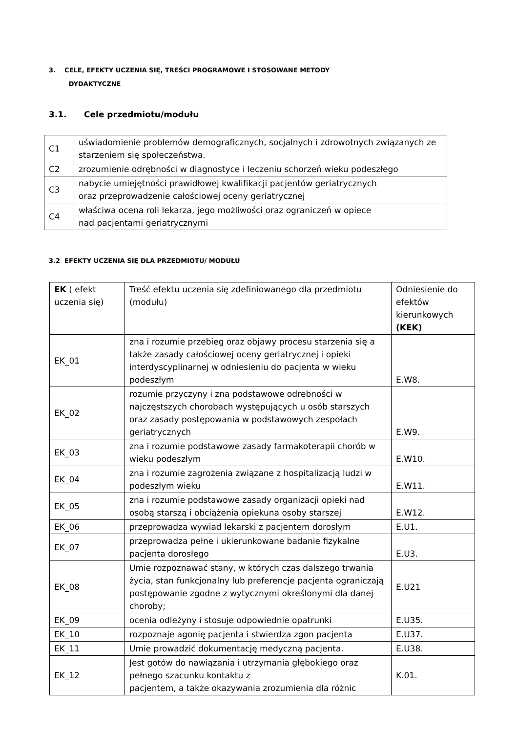3. CELE, EFEKTY UCZENIA SIĘ, TREŚCI PROGRAMOWE I STOSOWANE METODY
DYDAKTYCZNE
3.1. Cele przedmiotu/modułu
| C1 | uświadomienie problemów demograficznych, socjalnych i zdrowotnych związanych ze starzeniem się społeczeństwa. |
| C2 | zrozumienie odrębności w diagnostyce i leczeniu schorzeń wieku podeszłego |
| C3 | nabycie umiejętności prawidłowej kwalifikacji pacjentów geriatrycznych oraz przeprowadzenie całościowej oceny geriatrycznej |
| C4 | właściwa ocena roli lekarza, jego możliwości oraz ograniczeń w opiece nad pacjentami geriatrycznymi |
3.2 EFEKTY UCZENIA SIĘ DLA PRZEDMIOTU/ MODUŁU
| EK ( efekt uczenia się) | Treść efektu uczenia się zdefiniowanego dla przedmiotu (modułu) | Odniesienie do efektów kierunkowych (KEK) |
| EK_01 | zna i rozumie przebieg oraz objawy procesu starzenia się a także zasady całościowej oceny geriatrycznej i opieki interdyscyplinarnej w odniesieniu do pacjenta w wieku podeszłym | E.W8. |
| EK_02 | rozumie przyczyny i zna podstawowe odrębności w najczęstszych chorobach występujących u osób starszych oraz zasady postępowania w podstawowych zespołach geriatrycznych | E.W9. |
| EK_03 | zna i rozumie podstawowe zasady farmakoterapii chorób w wieku podeszłym | E.W10. |
| EK_04 | zna i rozumie zagrożenia związane z hospitalizacją ludzi w podeszłym wieku | E.W11. |
| EK_05 | zna i rozumie podstawowe zasady organizacji opieki nad osobą starszą i obciążenia opiekuna osoby starszej | E.W12. |
| EK_06 | przeprowadza wywiad lekarski z pacjentem dorosłym | E.U1. |
| EK_07 | przeprowadza pełne i ukierunkowane badanie fizykalne pacjenta dorosłego | E.U3. |
| EK_08 | Umie rozpoznawać stany, w których czas dalszego trwania życia, stan funkcjonalny lub preferencje pacjenta ograniczają postępowanie zgodne z wytycznymi określonymi dla danej choroby; | E.U21 |
| EK_09 | ocenia odleżyny i stosuje odpowiednie opatrunki | E.U35. |
| EK_10 | rozpoznaje agonię pacjenta i stwierdza zgon pacjenta | E.U37. |
| EK_11 | Umie prowadzić dokumentację medyczną pacjenta. | E.U38. |
| EK_12 | Jest gotów do nawiązania i utrzymania głębokiego oraz pełnego szacunku kontaktu z pacjentem, a także okazywania zrozumienia dla różnic | K.01. |